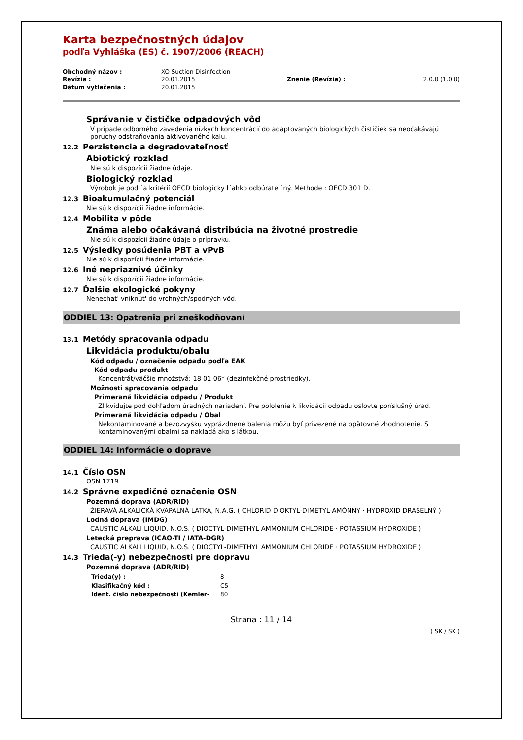Karta bezpečnostných údajov
podľa Vyhláška (ES) č. 1907/2006 (REACH)
| Obchodný názov : | XO Suction Disinfection | | |
| Revízia : | 20.01.2015 | Znenie (Revízia) : | 2.0.0 (1.0.0) |
| Dátum vytlačenia : | 20.01.2015 | | |
Správanie v čističke odpadových vôd
V prípade odborného zavedenia nízkych koncentrácií do adaptovaných biologických čističiek sa neočakávajú poruchy odstraňovania aktivovaného kalu.
12.2 Perzistencia a degradovateľnosť
Abiotický rozklad
Nie sú k dispozícii žiadne údaje.
Biologický rozklad
Výrobok je podl´a kritérií OECD biologicky l´ahko odbúratel´ný. Methode : OECD 301 D.
12.3 Bioakumulačný potenciál
Nie sú k dispozícii žiadne informácie.
12.4 Mobilita v pôde
Známa alebo očakávaná distribúcia na životné prostredie
Nie sú k dispozícii žiadne údaje o prípravku.
12.5 Výsledky posúdenia PBT a vPvB
Nie sú k dispozícii žiadne informácie.
12.6 Iné nepriaznivé účinky
Nie sú k dispozícii žiadne informácie.
12.7 Ďalšie ekologické pokyny
Nenechat' vniknút' do vrchných/spodných vôd.
ODDIEL 13: Opatrenia pri zneškodňovaní
13.1 Metódy spracovania odpadu
Likvidácia produktu/obalu
Kód odpadu / označenie odpadu podľa EAK
Kód odpadu produkt
Koncentrát/väčšie množstvá: 18 01 06* (dezinfekčné prostriedky).
Možnosti spracovania odpadu
Primeraná likvidácia odpadu / Produkt
Zlikvidujte pod dohľadom úradných nariadení. Pre pololenie k likvidácii odpadu oslovte poríslušný úrad.
Primeraná likvidácia odpadu / Obal
Nekontaminované a bezozvyšku vyprázdnené balenia môžu byť privezené na opätovné zhodnotenie. S kontaminovanými obalmi sa nakladá ako s látkou.
ODDIEL 14: Informácie o doprave
14.1 Číslo OSN
OSN 1719
14.2 Správne expedičné označenie OSN
Pozemná doprava (ADR/RID)
ŽIERAVÁ ALKALICKÁ KVAPALNÁ LÁTKA, N.A.G. ( CHLORID DIOKTYL-DIMETYL-AMÓNNY · HYDROXID DRASELNÝ )
Lodná doprava (IMDG)
CAUSTIC ALKALI LIQUID, N.O.S. ( DIOCTYL-DIMETHYL AMMONIUM CHLORIDE · POTASSIUM HYDROXIDE )
Letecká preprava (ICAO-TI / IATA-DGR)
CAUSTIC ALKALI LIQUID, N.O.S. ( DIOCTYL-DIMETHYL AMMONIUM CHLORIDE · POTASSIUM HYDROXIDE )
14.3 Trieda(-y) nebezpečnosti pre dopravu
Pozemná doprava (ADR/RID)
| Trieda(y) : | 8 |
| Klasifikačný kód : | C5 |
| Ident. číslo nebezpečnosti (Kemler- | 80 |
Strana : 11 / 14
( SK / SK )